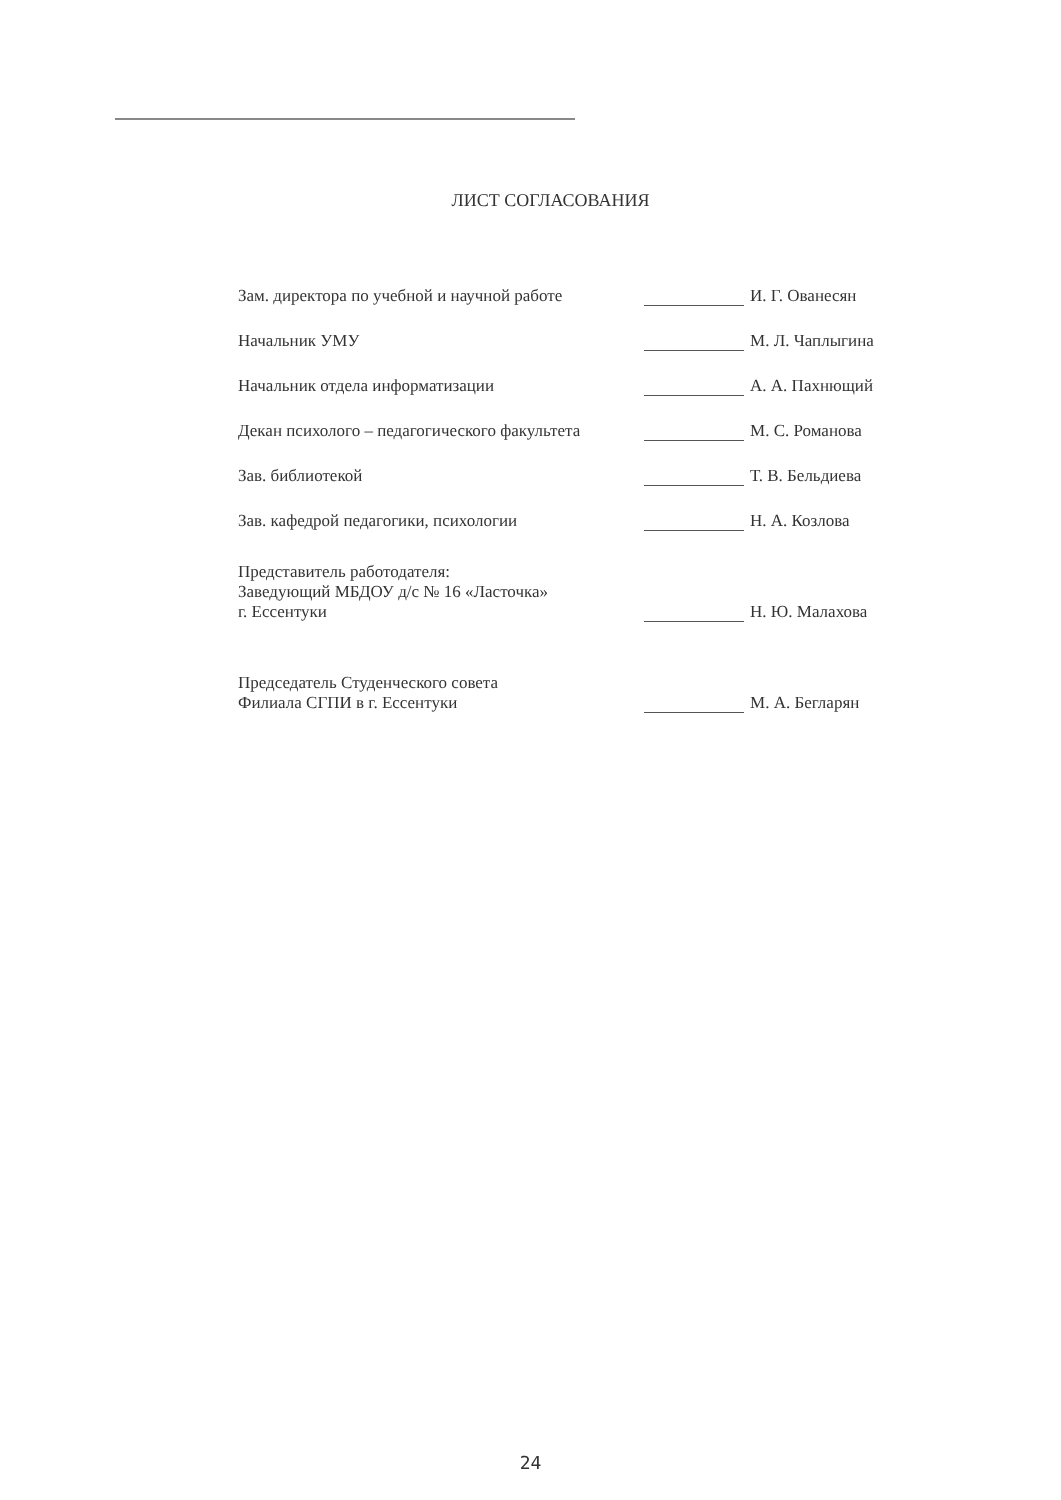ЛИСТ СОГЛАСОВАНИЯ
| Зам. директора по учебной и научной работе | | И. Г. Ованесян |
| Начальник УМУ | | М. Л. Чаплыгина |
| Начальник отдела информатизации | | А. А. Пахнющий |
| Декан психолого – педагогического факультета | | М. С. Романова |
| Зав. библиотекой | | Т. В. Бельдиева |
| Зав. кафедрой педагогики, психологии | | Н. А. Козлова |
| Представитель работодателя: Заведующий МБДОУ д/с № 16 «Ласточка» г. Ессентуки | | Н. Ю. Малахова |
| Председатель Студенческого совета Филиала СГПИ в г. Ессентуки | | М. А. Бегларян |
24